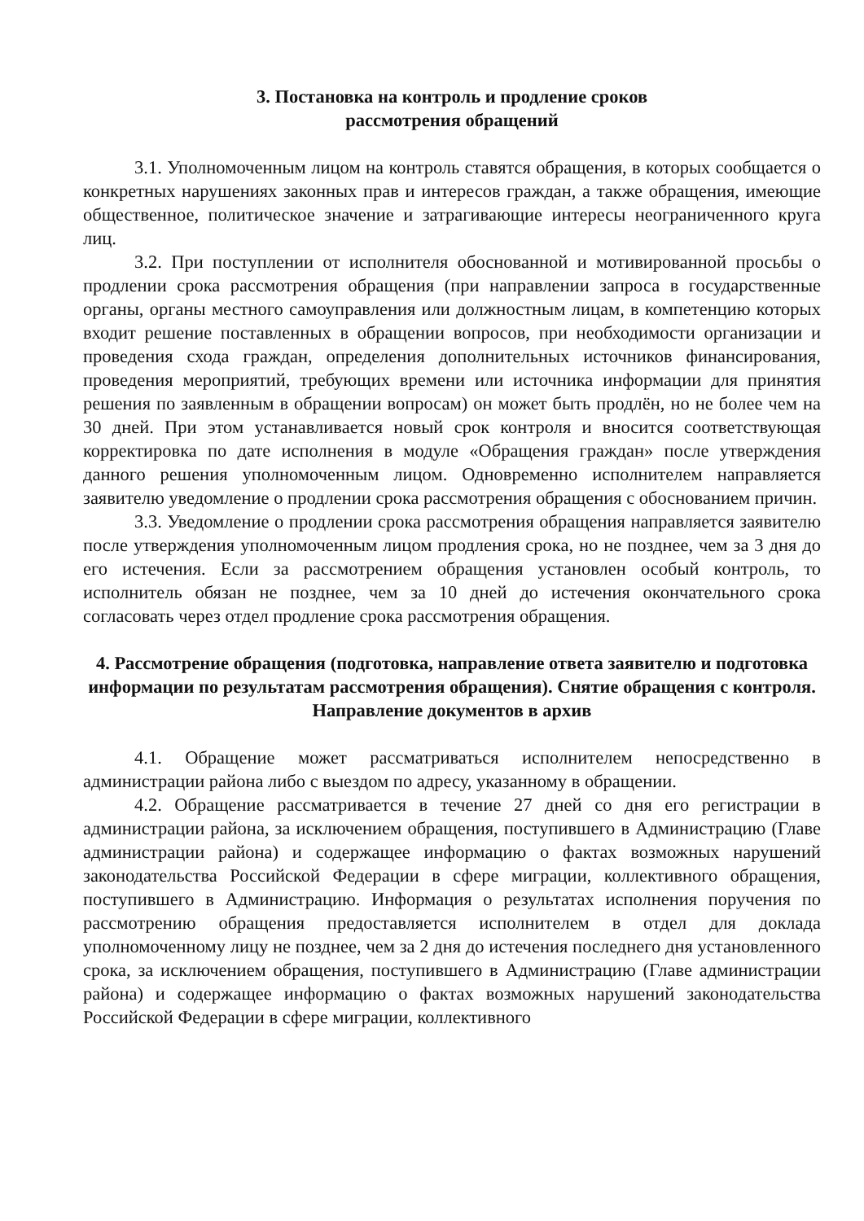3. Постановка на контроль и продление сроков
рассмотрения обращений
3.1. Уполномоченным лицом на контроль ставятся обращения, в которых сообщается о конкретных нарушениях законных прав и интересов граждан, а также обращения, имеющие общественное, политическое значение и затрагивающие интересы неограниченного круга лиц.
3.2. При поступлении от исполнителя обоснованной и мотивированной просьбы о продлении срока рассмотрения обращения (при направлении запроса в государственные органы, органы местного самоуправления или должностным лицам, в компетенцию которых входит решение поставленных в обращении вопросов, при необходимости организации и проведения схода граждан, определения дополнительных источников финансирования, проведения мероприятий, требующих времени или источника информации для принятия решения по заявленным в обращении вопросам) он может быть продлён, но не более чем на 30 дней. При этом устанавливается новый срок контроля и вносится соответствующая корректировка по дате исполнения в модуле «Обращения граждан» после утверждения данного решения уполномоченным лицом. Одновременно исполнителем направляется заявителю уведомление о продлении срока рассмотрения обращения с обоснованием причин.
3.3. Уведомление о продлении срока рассмотрения обращения направляется заявителю после утверждения уполномоченным лицом продления срока, но не позднее, чем за 3 дня до его истечения. Если за рассмотрением обращения установлен особый контроль, то исполнитель обязан не позднее, чем за 10 дней до истечения окончательного срока согласовать через отдел продление срока рассмотрения обращения.
4. Рассмотрение обращения (подготовка, направление ответа заявителю и подготовка информации по результатам рассмотрения обращения). Снятие обращения с контроля.
Направление документов в архив
4.1. Обращение может рассматриваться исполнителем непосредственно в администрации района либо с выездом по адресу, указанному в обращении.
4.2. Обращение рассматривается в течение 27 дней со дня его регистрации в администрации района, за исключением обращения, поступившего в Администрацию (Главе администрации района) и содержащее информацию о фактах возможных нарушений законодательства Российской Федерации в сфере миграции, коллективного обращения, поступившего в Администрацию. Информация о результатах исполнения поручения по рассмотрению обращения предоставляется исполнителем в отдел для доклада уполномоченному лицу не позднее, чем за 2 дня до истечения последнего дня установленного срока, за исключением обращения, поступившего в Администрацию (Главе администрации района) и содержащее информацию о фактах возможных нарушений законодательства Российской Федерации в сфере миграции, коллективного